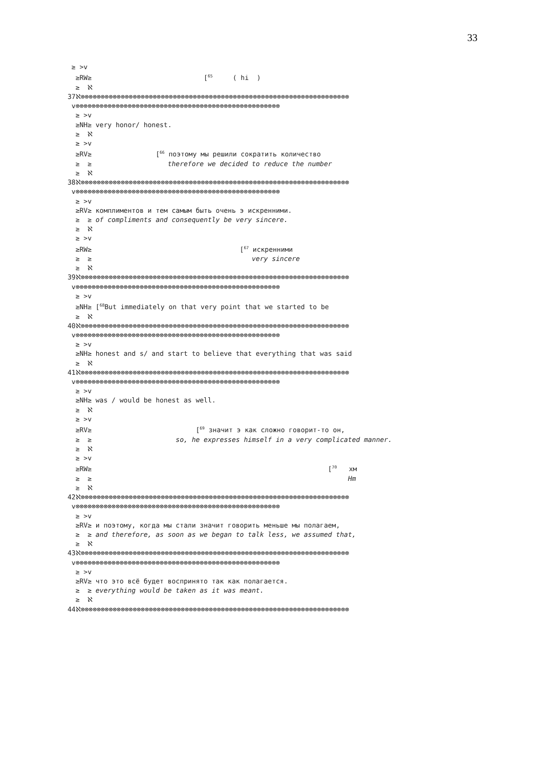33
≥ >v ≥RW≥ [<sup>65</sup> ( hi ) ≥ ℵ 37ℵ⊗⊗⊗⊗⊗⊗⊗⊗⊗⊗⊗⊗⊗⊗⊗⊗⊗⊗⊗⊗⊗⊗⊗⊗⊗⊗⊗⊗⊗⊗⊗⊗⊗⊗⊗⊗⊗⊗⊗⊗⊗⊗⊗⊗⊗⊗⊗⊗⊗⊗⊗⊗⊗⊗⊗⊗⊗⊗⊗⊗⊗⊗⊗⊗⊗⊗⊗ v⊗⊗⊗⊗⊗⊗⊗⊗⊗⊗⊗⊗⊗⊗⊗⊗⊗⊗⊗⊗⊗⊗⊗⊗⊗⊗⊗⊗⊗⊗⊗⊗⊗⊗⊗⊗⊗⊗⊗⊗⊗⊗⊗⊗⊗⊗⊗⊗⊗⊗⊗ ≥ >v ≥NH≥ very honor/ honest. ≥ ℵ ≥ >v ≥RV≥ [<sup>66</sup> поэтому мы решили сократить количество ≥ ≥ therefore we decided to reduce the number ≥ ℵ 38ℵ⊗⊗⊗⊗⊗⊗⊗⊗⊗⊗⊗⊗⊗⊗⊗⊗⊗⊗⊗⊗⊗⊗⊗⊗⊗⊗⊗⊗⊗⊗⊗⊗⊗⊗⊗⊗⊗⊗⊗⊗⊗⊗⊗⊗⊗⊗⊗⊗⊗⊗⊗⊗⊗⊗⊗⊗⊗⊗⊗⊗⊗⊗⊗⊗⊗⊗⊗ v⊗⊗⊗⊗⊗⊗⊗⊗⊗⊗⊗⊗⊗⊗⊗⊗⊗⊗⊗⊗⊗⊗⊗⊗⊗⊗⊗⊗⊗⊗⊗⊗⊗⊗⊗⊗⊗⊗⊗⊗⊗⊗⊗⊗⊗⊗⊗⊗⊗⊗⊗ ≥ >v ≥RV≥ комплиментов и тем самым быть очень э искренними. ≥ ≥ of compliments and consequently be very sincere. ≥ ℵ ≥ >v ≥RW≥ [<sup>67</sup> искренними ≥ ≥ very sincere ≥ ℵ 39ℵ⊗⊗⊗⊗⊗⊗⊗⊗⊗⊗⊗⊗⊗⊗⊗⊗⊗⊗⊗⊗⊗⊗⊗⊗⊗⊗⊗⊗⊗⊗⊗⊗⊗⊗⊗⊗⊗⊗⊗⊗⊗⊗⊗⊗⊗⊗⊗⊗⊗⊗⊗⊗⊗⊗⊗⊗⊗⊗⊗⊗⊗⊗⊗⊗⊗⊗⊗ v⊗⊗⊗⊗⊗⊗⊗⊗⊗⊗⊗⊗⊗⊗⊗⊗⊗⊗⊗⊗⊗⊗⊗⊗⊗⊗⊗⊗⊗⊗⊗⊗⊗⊗⊗⊗⊗⊗⊗⊗⊗⊗⊗⊗⊗⊗⊗⊗⊗⊗⊗ ≥ >v ≥NH≥ [<sup>68</sup>But immediately on that very point that we started to be ≥ ℵ 40ℵ⊗⊗⊗⊗⊗⊗⊗⊗⊗⊗⊗⊗⊗⊗⊗⊗⊗⊗⊗⊗⊗⊗⊗⊗⊗⊗⊗⊗⊗⊗⊗⊗⊗⊗⊗⊗⊗⊗⊗⊗⊗⊗⊗⊗⊗⊗⊗⊗⊗⊗⊗⊗⊗⊗⊗⊗⊗⊗⊗⊗⊗⊗⊗⊗⊗⊗⊗ v⊗⊗⊗⊗⊗⊗⊗⊗⊗⊗⊗⊗⊗⊗⊗⊗⊗⊗⊗⊗⊗⊗⊗⊗⊗⊗⊗⊗⊗⊗⊗⊗⊗⊗⊗⊗⊗⊗⊗⊗⊗⊗⊗⊗⊗⊗⊗⊗⊗⊗⊗ ≥ >v ≥NH≥ honest and s/ and start to believe that everything that was said ≥ ℵ 41ℵ⊗⊗⊗⊗⊗⊗⊗⊗⊗⊗⊗⊗⊗⊗⊗⊗⊗⊗⊗⊗⊗⊗⊗⊗⊗⊗⊗⊗⊗⊗⊗⊗⊗⊗⊗⊗⊗⊗⊗⊗⊗⊗⊗⊗⊗⊗⊗⊗⊗⊗⊗⊗⊗⊗⊗⊗⊗⊗⊗⊗⊗⊗⊗⊗⊗⊗⊗ v⊗⊗⊗⊗⊗⊗⊗⊗⊗⊗⊗⊗⊗⊗⊗⊗⊗⊗⊗⊗⊗⊗⊗⊗⊗⊗⊗⊗⊗⊗⊗⊗⊗⊗⊗⊗⊗⊗⊗⊗⊗⊗⊗⊗⊗⊗⊗⊗⊗⊗⊗ ≥ >v ≥NH≥ was / would be honest as well. ≥ ℵ ≥ >v ≥RV≥ [<sup>69</sup> значит э как сложно говорит-то он, ≥ ≥ so, he expresses himself in a very complicated manner. ≥ ℵ ≥ >v ≥RW≥ [<sup>70</sup> хм ≥ ≥ Hm ≥ ℵ 42ℵ⊗⊗⊗⊗⊗⊗⊗⊗⊗⊗⊗⊗⊗⊗⊗⊗⊗⊗⊗⊗⊗⊗⊗⊗⊗⊗⊗⊗⊗⊗⊗⊗⊗⊗⊗⊗⊗⊗⊗⊗⊗⊗⊗⊗⊗⊗⊗⊗⊗⊗⊗⊗⊗⊗⊗⊗⊗⊗⊗⊗⊗⊗⊗⊗⊗⊗⊗ v⊗⊗⊗⊗⊗⊗⊗⊗⊗⊗⊗⊗⊗⊗⊗⊗⊗⊗⊗⊗⊗⊗⊗⊗⊗⊗⊗⊗⊗⊗⊗⊗⊗⊗⊗⊗⊗⊗⊗⊗⊗⊗⊗⊗⊗⊗⊗⊗⊗⊗⊗ ≥ >v ≥RV≥ и поэтому, когда мы стали значит говорить меньше мы полагаем, ≥ ≥ and therefore, as soon as we began to talk less, we assumed that, ≥ ℵ 43ℵ⊗⊗⊗⊗⊗⊗⊗⊗⊗⊗⊗⊗⊗⊗⊗⊗⊗⊗⊗⊗⊗⊗⊗⊗⊗⊗⊗⊗⊗⊗⊗⊗⊗⊗⊗⊗⊗⊗⊗⊗⊗⊗⊗⊗⊗⊗⊗⊗⊗⊗⊗⊗⊗⊗⊗⊗⊗⊗⊗⊗⊗⊗⊗⊗⊗⊗⊗ v⊗⊗⊗⊗⊗⊗⊗⊗⊗⊗⊗⊗⊗⊗⊗⊗⊗⊗⊗⊗⊗⊗⊗⊗⊗⊗⊗⊗⊗⊗⊗⊗⊗⊗⊗⊗⊗⊗⊗⊗⊗⊗⊗⊗⊗⊗⊗⊗⊗⊗⊗ ≥ >v ≥RV≥ что это всё будет воспринято так как полагается. ≥ ≥ everything would be taken as it was meant. ≥ ℵ 44ℵ⊗⊗⊗⊗⊗⊗⊗⊗⊗⊗⊗⊗⊗⊗⊗⊗⊗⊗⊗⊗⊗⊗⊗⊗⊗⊗⊗⊗⊗⊗⊗⊗⊗⊗⊗⊗⊗⊗⊗⊗⊗⊗⊗⊗⊗⊗⊗⊗⊗⊗⊗⊗⊗⊗⊗⊗⊗⊗⊗⊗⊗⊗⊗⊗⊗⊗⊗